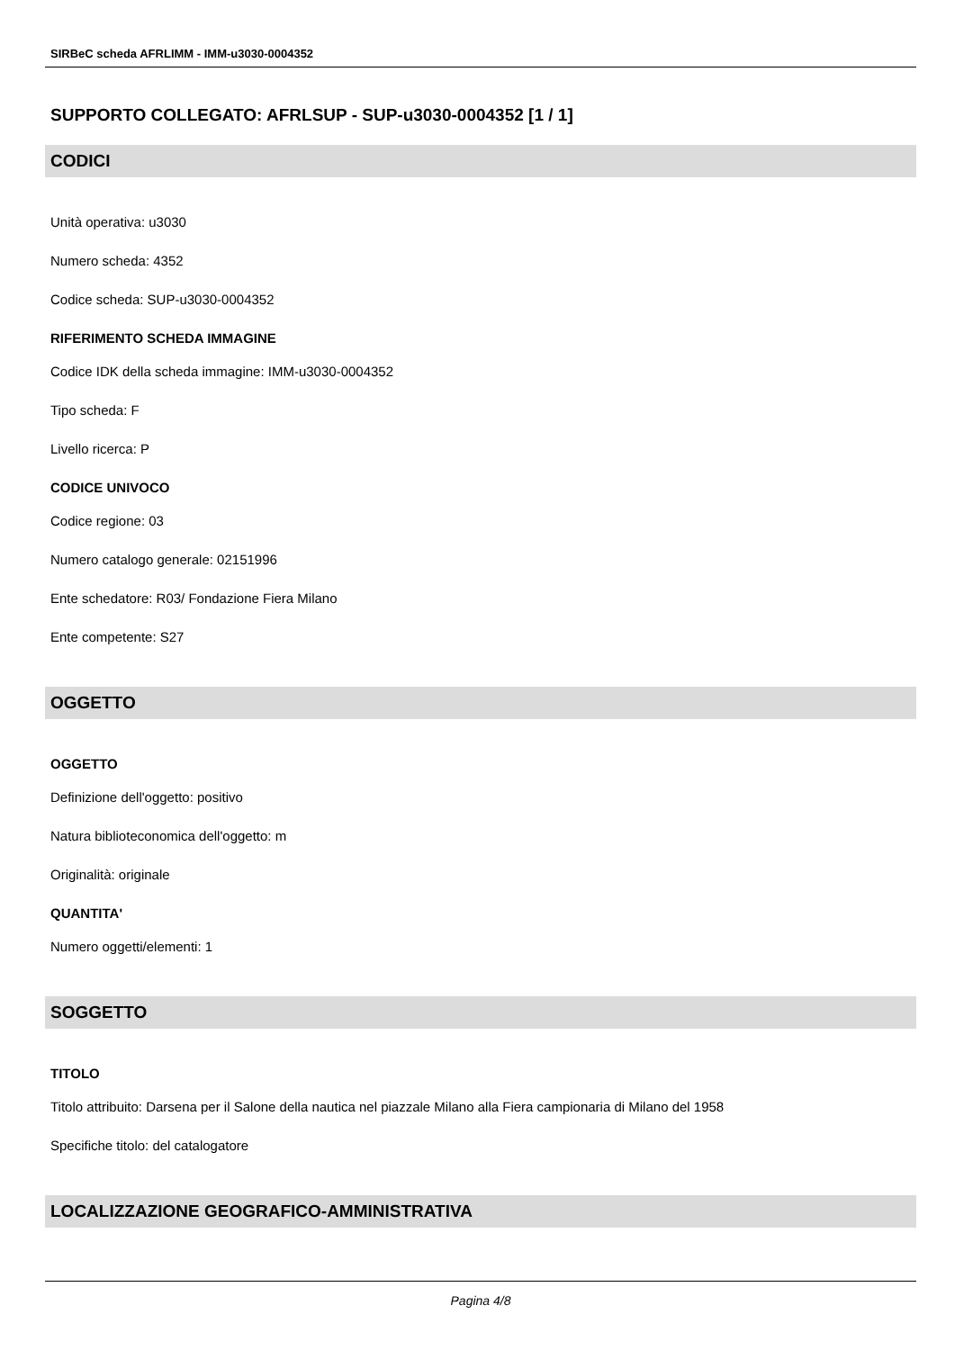SIRBeC scheda AFRLIMM - IMM-u3030-0004352
SUPPORTO COLLEGATO: AFRLSUP - SUP-u3030-0004352 [1 / 1]
CODICI
Unità operativa: u3030
Numero scheda: 4352
Codice scheda: SUP-u3030-0004352
RIFERIMENTO SCHEDA IMMAGINE
Codice IDK della scheda immagine: IMM-u3030-0004352
Tipo scheda: F
Livello ricerca: P
CODICE UNIVOCO
Codice regione: 03
Numero catalogo generale: 02151996
Ente schedatore: R03/ Fondazione Fiera Milano
Ente competente: S27
OGGETTO
OGGETTO
Definizione dell'oggetto: positivo
Natura biblioteconomica dell'oggetto: m
Originalità: originale
QUANTITA'
Numero oggetti/elementi: 1
SOGGETTO
TITOLO
Titolo attribuito: Darsena per il Salone della nautica nel piazzale Milano alla Fiera campionaria di Milano del 1958
Specifiche titolo: del catalogatore
LOCALIZZAZIONE GEOGRAFICO-AMMINISTRATIVA
Pagina 4/8